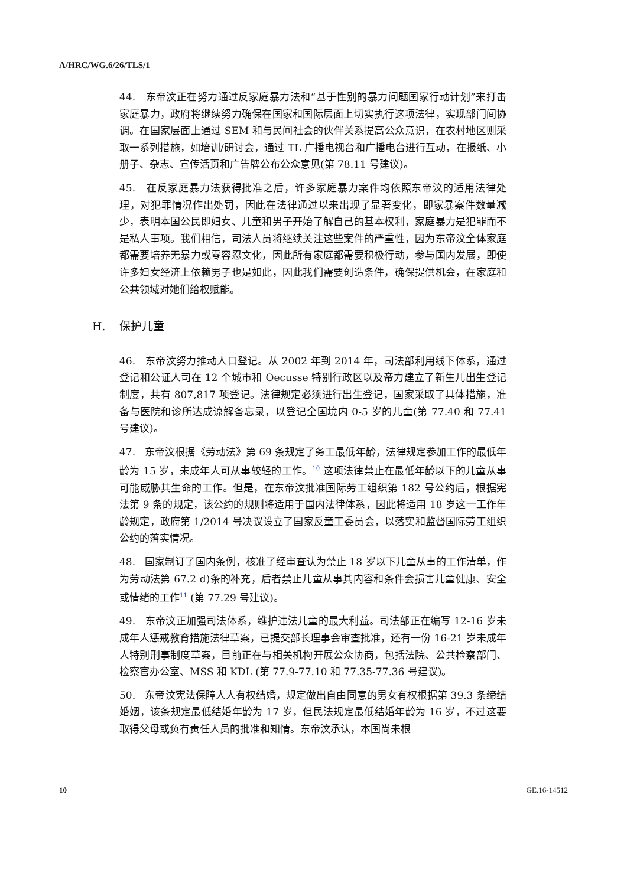A/HRC/WG.6/26/TLS/1
44. 东帝汶正在努力通过反家庭暴力法和“基于性别的暴力问题国家行动计划”来打击家庭暴力，政府将继续努力确保在国家和国际层面上切实执行这项法律，实现部门间协调。在国家层面上通过 SEM 和与民间社会的伙伴关系提高公众意识，在农村地区则采取一系列措施，如培训/研讨会，通过 TL 广播电视台和广播电台进行互动，在报纸、小册子、杂志、宣传活页和广告牌公布公众意见(第 78.11 号建议)。
45. 在反家庭暴力法获得批准之后，许多家庭暴力案件均依照东帝汶的适用法律处理，对犯罪情况作出处罚，因此在法律通过以来出现了显著变化，即家暴案件数量减少，表明本国公民即妇女、儿童和男子开始了解自己的基本权利，家庭暴力是犯罪而不是私人事项。我们相信，司法人员将继续关注这些案件的严重性，因为东帝汶全体家庭都需要培养无暴力或零容忍文化，因此所有家庭都需要积极行动，参与国内发展，即使许多妇女经济上依赖男子也是如此，因此我们需要创造条件，确保提供机会，在家庭和公共领域对她们给权赋能。
H. 保护儿童
46. 东帝汶努力推动人口登记。从 2002 年到 2014 年，司法部利用线下体系，通过登记和公证人司在 12 个城市和 Oecusse 特别行政区以及帝力建立了新生儿出生登记制度，共有 807,817 项登记。法律规定必须进行出生登记，国家采取了具体措施，准备与医院和诊所达成谅解备忘录，以登记全国境内 0-5 岁的儿童(第 77.40 和 77.41 号建议)。
47. 东帝汶根据《劳动法》第 69 条规定了务工最低年龄，法律规定参加工作的最低年龄为 15 岁，未成年人可从事较轻的工作。<sup>10</sup> 这项法律禁止在最低年龄以下的儿童从事可能威胁其生命的工作。但是，在东帝汶批准国际劳工组织第 182 号公约后，根据宪法第 9 条的规定，该公约的规则将适用于国内法律体系，因此将适用 18 岁这一工作年龄规定，政府第 1/2014 号决议设立了国家反童工委员会，以落实和监督国际劳工组织公约的落实情况。
48. 国家制订了国内条例，核准了经审查认为禁止 18 岁以下儿童从事的工作清单，作为劳动法第 67.2 d)条的补充，后者禁止儿童从事其内容和条件会损害儿童健康、安全或情绪的工作<sup>11</sup> (第 77.29 号建议)。
49. 东帝汶正加强司法体系，维护违法儿童的最大利益。司法部正在编写 12-16 岁未成年人惩戒教育措施法律草案，已提交部长理事会审查批准，还有一份 16-21 岁未成年人特别刑事制度草案，目前正在与相关机构开展公众协商，包括法院、公共检察部门、检察官办公室、MSS 和 KDL (第 77.9-77.10 和 77.35-77.36 号建议)。
50. 东帝汶宪法保障人人有权结婚，规定做出自由同意的男女有权根据第 39.3 条缔结婚姻，该条规定最低结婚年龄为 17 岁，但民法规定最低结婚年龄为 16 岁，不过这要取得父母或负有责任人员的批准和知情。东帝汶承认，本国尚未根
10 GE.16-14512